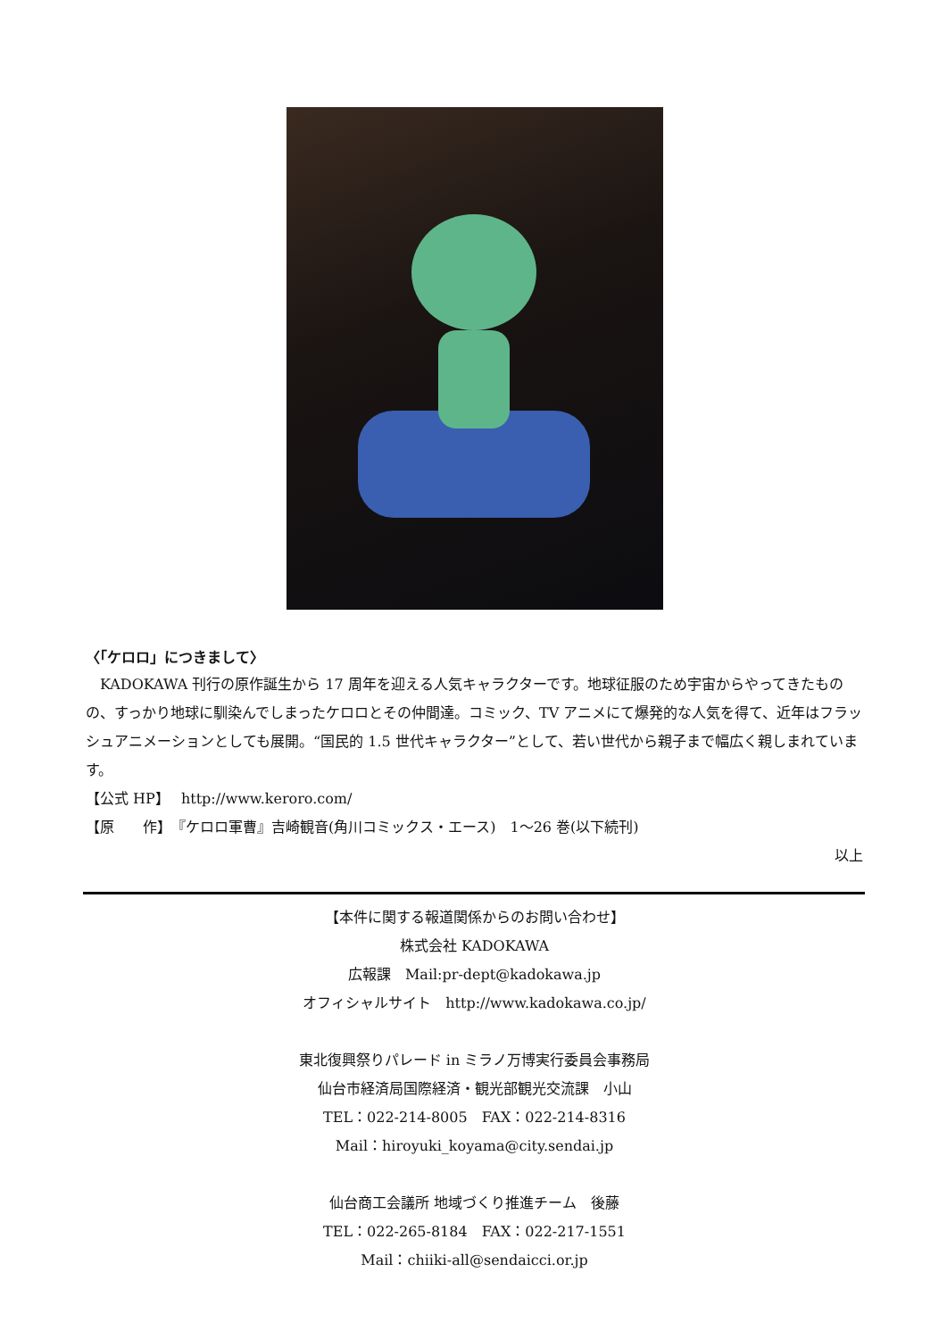〈「ケロロ」につきまして〉
　KADOKAWA 刊行の原作誕生から 17 周年を迎える人気キャラクターです。地球征服のため宇宙からやってきたものの、すっかり地球に馴染んでしまったケロロとその仲間達。コミック、TV アニメにて爆発的な人気を得て、近年はフラッシュアニメーションとしても展開。“国民的 1.5 世代キャラクター”として、若い世代から親子まで幅広く親しまれています。
【公式 HP】　 http://www.keroro.com/
【原　　作】　『ケロロ軍曹』吉崎観音(角川コミックス・エース)　1～26 巻(以下続刊)
以上
【本件に関する報道関係からのお問い合わせ】
株式会社 KADOKAWA
広報課　Mail:pr-dept@kadokawa.jp
オフィシャルサイト　http://www.kadokawa.co.jp/
東北復興祭りパレード in ミラノ万博実行委員会事務局
仙台市経済局国際経済・観光部観光交流課　小山
TEL：022-214-8005　FAX：022-214-8316
Mail：hiroyuki_koyama@city.sendai.jp
仙台商工会議所 地域づくり推進チーム　後藤
TEL：022-265-8184　FAX：022-217-1551
Mail：chiiki-all@sendaicci.or.jp